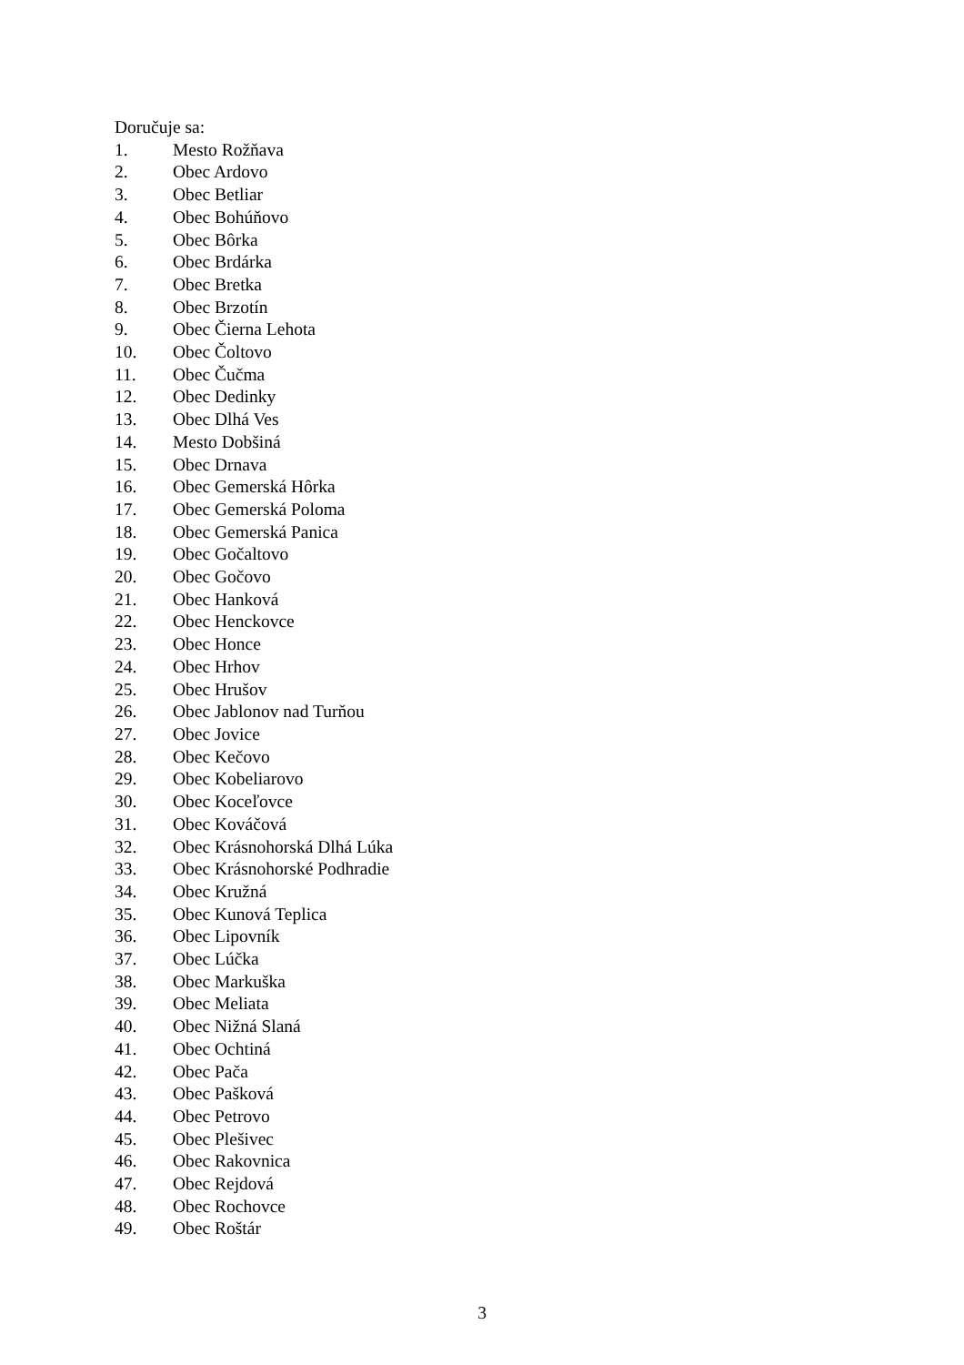Doručuje sa:
1. Mesto Rožňava
2. Obec Ardovo
3. Obec Betliar
4. Obec Bohúňovo
5. Obec Bôrka
6. Obec Brdárka
7. Obec Bretka
8. Obec Brzotín
9. Obec Čierna Lehota
10. Obec Čoltovo
11. Obec Čučma
12. Obec Dedinky
13. Obec Dlhá Ves
14. Mesto Dobšiná
15. Obec Drnava
16. Obec Gemerská Hôrka
17. Obec Gemerská Poloma
18. Obec Gemerská Panica
19. Obec Gočaltovo
20. Obec Gočovo
21. Obec Hanková
22. Obec Henckovce
23. Obec Honce
24. Obec Hrhov
25. Obec Hrušov
26. Obec Jablonov nad Turňou
27. Obec Jovice
28. Obec Kečovo
29. Obec Kobeliarovo
30. Obec Koceľovce
31. Obec Kováčová
32. Obec Krásnohorská Dlhá Lúka
33. Obec Krásnohorské Podhradie
34. Obec Kružná
35. Obec Kunová Teplica
36. Obec Lipovník
37. Obec Lúčka
38. Obec Markuška
39. Obec Meliata
40. Obec Nižná Slaná
41. Obec Ochtiná
42. Obec Pača
43. Obec Pašková
44. Obec Petrovo
45. Obec Plešivec
46. Obec Rakovnica
47. Obec Rejdová
48. Obec Rochovce
49. Obec Roštár
3